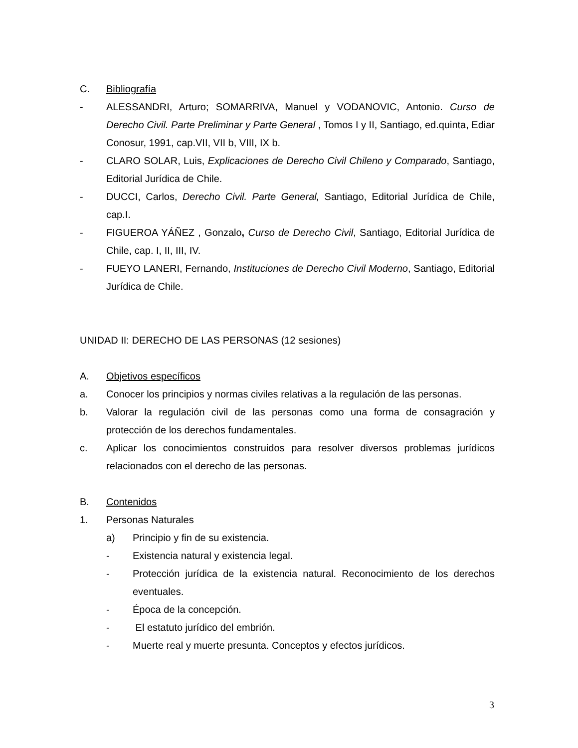C. Bibliografía
- ALESSANDRI, Arturo; SOMARRIVA, Manuel y VODANOVIC, Antonio. Curso de Derecho Civil. Parte Preliminar y Parte General , Tomos I y II, Santiago, ed.quinta, Ediar Conosur, 1991, cap.VII, VII b, VIII, IX b.
- CLARO SOLAR, Luis, Explicaciones de Derecho Civil Chileno y Comparado, Santiago, Editorial Jurídica de Chile.
- DUCCI, Carlos, Derecho Civil. Parte General, Santiago, Editorial Jurídica de Chile, cap.I.
- FIGUEROA YÁÑEZ , Gonzalo, Curso de Derecho Civil, Santiago, Editorial Jurídica de Chile, cap. I, II, III, IV.
- FUEYO LANERI, Fernando, Instituciones de Derecho Civil Moderno, Santiago, Editorial Jurídica de Chile.
UNIDAD II: DERECHO DE LAS PERSONAS (12 sesiones)
A. Objetivos específicos
a. Conocer los principios y normas civiles relativas a la regulación de las personas.
b. Valorar la regulación civil de las personas como una forma de consagración y protección de los derechos fundamentales.
c. Aplicar los conocimientos construidos para resolver diversos problemas jurídicos relacionados con el derecho de las personas.
B. Contenidos
1. Personas Naturales
a) Principio y fin de su existencia.
- Existencia natural y existencia legal.
- Protección jurídica de la existencia natural. Reconocimiento de los derechos eventuales.
- Época de la concepción.
- El estatuto jurídico del embrión.
- Muerte real y muerte presunta. Conceptos y efectos jurídicos.
3